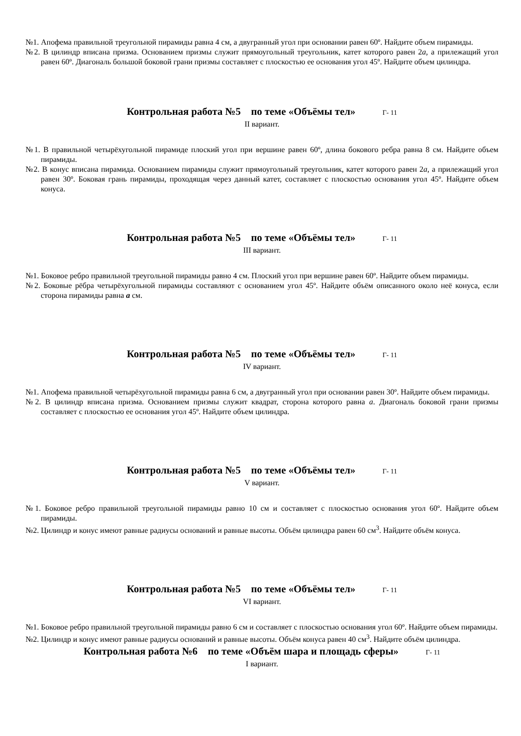№1. Апофема правильной треугольной пирамиды равна 4 см, а двугранный угол при основании равен 60º. Найдите объем пирамиды.
№2. В цилиндр вписана призма. Основанием призмы служит прямоугольный треугольник, катет которого равен 2a, а прилежащий угол равен 60º. Диагональ большой боковой грани призмы составляет с плоскостью ее основания угол 45º. Найдите объем цилиндра.
Контрольная работа №5 по теме «Объёмы тел» Г- 11
II вариант.
№1. В правильной четырёхугольной пирамиде плоский угол при вершине равен 60º, длина бокового ребра равна 8 см. Найдите объем пирамиды.
№2. В конус вписана пирамида. Основанием пирамиды служит прямоугольный треугольник, катет которого равен 2a, а прилежащий угол равен 30º. Боковая грань пирамиды, проходящая через данный катет, составляет с плоскостью основания угол 45º. Найдите объем конуса.
Контрольная работа №5 по теме «Объёмы тел» Г- 11
III вариант.
№1. Боковое ребро правильной треугольной пирамиды равно 4 см. Плоский угол при вершине равен 60º. Найдите объем пирамиды.
№2. Боковые рёбра четырёхугольной пирамиды составляют с основанием угол 45º. Найдите объём описанного около неё конуса, если сторона пирамиды равна a см.
Контрольная работа №5 по теме «Объёмы тел» Г- 11
IV вариант.
№1. Апофема правильной четырёхугольной пирамиды равна 6 см, а двугранный угол при основании равен 30º. Найдите объем пирамиды.
№2. В цилиндр вписана призма. Основанием призмы служит квадрат, сторона которого равна a. Диагональ боковой грани призмы составляет с плоскостью ее основания угол 45º. Найдите объем цилиндра.
Контрольная работа №5 по теме «Объёмы тел» Г- 11
V вариант.
№1. Боковое ребро правильной треугольной пирамиды равно 10 см и составляет с плоскостью основания угол 60º. Найдите объем пирамиды.
№2. Цилиндр и конус имеют равные радиусы оснований и равные высоты. Объём цилиндра равен 60 см<sup>3</sup>. Найдите объём конуса.
Контрольная работа №5 по теме «Объёмы тел» Г- 11
VI вариант.
№1. Боковое ребро правильной треугольной пирамиды равно 6 см и составляет с плоскостью основания угол 60º. Найдите объем пирамиды.
№2. Цилиндр и конус имеют равные радиусы оснований и равные высоты. Объём конуса равен 40 см<sup>3</sup>. Найдите объём цилиндра.
Контрольная работа №6 по теме «Объём шара и площадь сферы» Г- 11
I вариант.